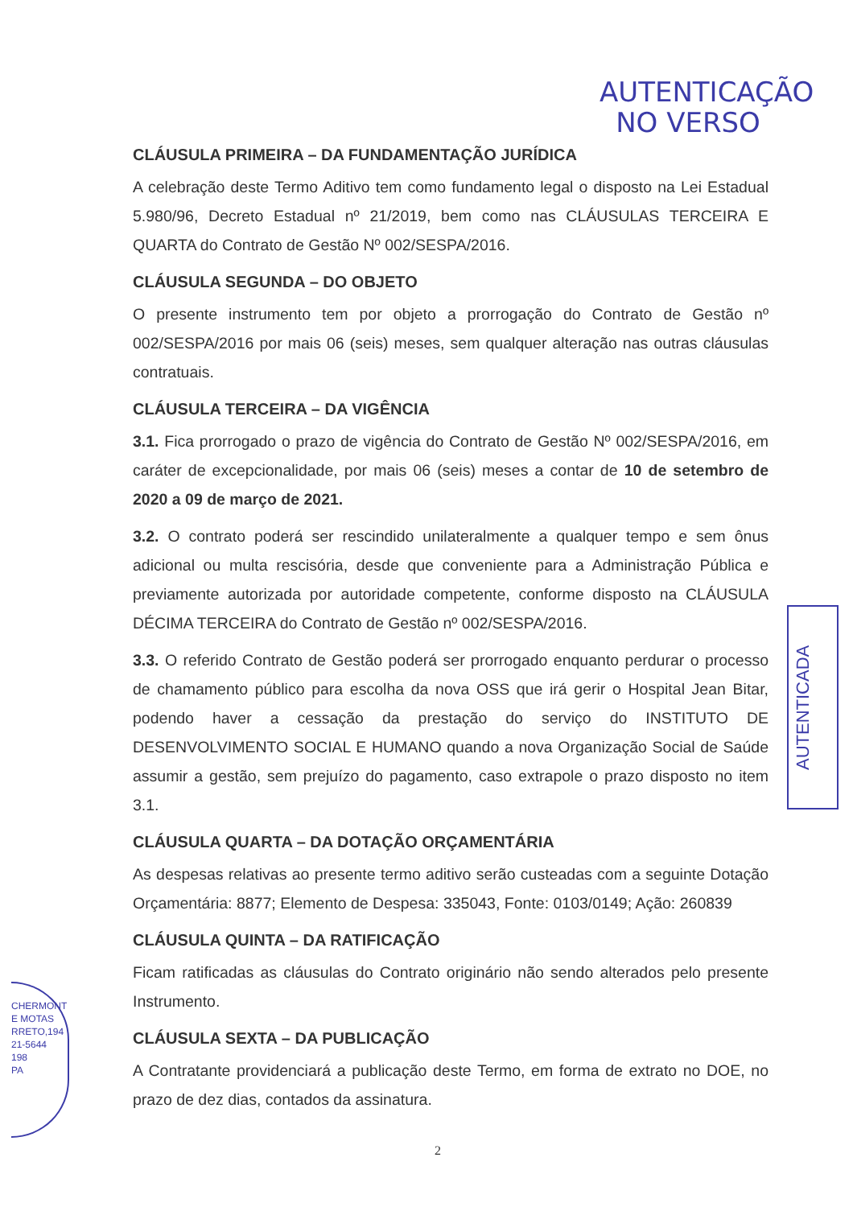AUTENTICAÇÃO
NO VERSO
CLÁUSULA PRIMEIRA – DA FUNDAMENTAÇÃO JURÍDICA
A celebração deste Termo Aditivo tem como fundamento legal o disposto na Lei Estadual 5.980/96, Decreto Estadual nº 21/2019, bem como nas CLÁUSULAS TERCEIRA E QUARTA do Contrato de Gestão Nº 002/SESPA/2016.
CLÁUSULA SEGUNDA – DO OBJETO
O presente instrumento tem por objeto a prorrogação do Contrato de Gestão nº 002/SESPA/2016 por mais 06 (seis) meses, sem qualquer alteração nas outras cláusulas contratuais.
CLÁUSULA TERCEIRA – DA VIGÊNCIA
3.1. Fica prorrogado o prazo de vigência do Contrato de Gestão Nº 002/SESPA/2016, em caráter de excepcionalidade, por mais 06 (seis) meses a contar de 10 de setembro de 2020 a 09 de março de 2021.
3.2. O contrato poderá ser rescindido unilateralmente a qualquer tempo e sem ônus adicional ou multa rescisória, desde que conveniente para a Administração Pública e previamente autorizada por autoridade competente, conforme disposto na CLÁUSULA DÉCIMA TERCEIRA do Contrato de Gestão nº 002/SESPA/2016.
3.3. O referido Contrato de Gestão poderá ser prorrogado enquanto perdurar o processo de chamamento público para escolha da nova OSS que irá gerir o Hospital Jean Bitar, podendo haver a cessação da prestação do serviço do INSTITUTO DE DESENVOLVIMENTO SOCIAL E HUMANO quando a nova Organização Social de Saúde assumir a gestão, sem prejuízo do pagamento, caso extrapole o prazo disposto no item 3.1.
CLÁUSULA QUARTA – DA DOTAÇÃO ORÇAMENTÁRIA
As despesas relativas ao presente termo aditivo serão custeadas com a seguinte Dotação Orçamentária: 8877; Elemento de Despesa: 335043, Fonte: 0103/0149; Ação: 260839
CLÁUSULA QUINTA – DA RATIFICAÇÃO
Ficam ratificadas as cláusulas do Contrato originário não sendo alterados pelo presente Instrumento.
CLÁUSULA SEXTA – DA PUBLICAÇÃO
A Contratante providenciará a publicação deste Termo, em forma de extrato no DOE, no prazo de dez dias, contados da assinatura.
AUTENTICADA
CHERMONT
E MOTAS
RRETO,194
21-5644
198
PA
2